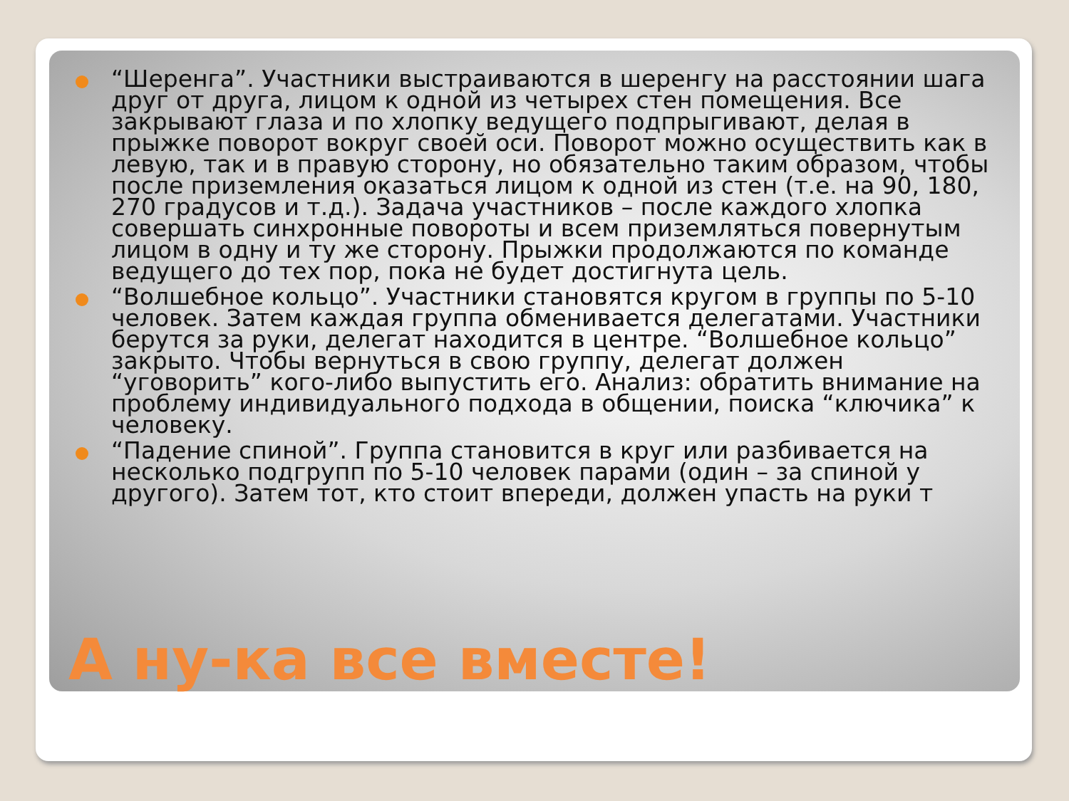“Шеренга”. Участники выстраиваются в шеренгу на расстоянии шага друг от друга, лицом к одной из четырех стен помещения. Все закрывают глаза и по хлопку ведущего подпрыгивают, делая в прыжке поворот вокруг своей оси. Поворот можно осуществить как в левую, так и в правую сторону, но обязательно таким образом, чтобы после приземления оказаться лицом к одной из стен (т.е. на 90, 180, 270 градусов и т.д.). Задача участников – после каждого хлопка совершать синхронные повороты и всем приземляться повернутым лицом в одну и ту же сторону. Прыжки продолжаются по команде ведущего до тех пор, пока не будет достигнута цель.
“Волшебное кольцо”. Участники становятся кругом в группы по 5-10 человек. Затем каждая группа обменивается делегатами. Участники берутся за руки, делегат находится в центре. “Волшебное кольцо” закрыто. Чтобы вернуться в свою группу, делегат должен “уговорить” кого-либо выпустить его. Анализ: обратить внимание на проблему индивидуального подхода в общении, поиска “ключика” к человеку.
“Падение спиной”. Группа становится в круг или разбивается на несколько подгрупп по 5-10 человек парами (один – за спиной у другого). Затем тот, кто стоит впереди, должен упасть на руки т
А ну-ка все вместе!